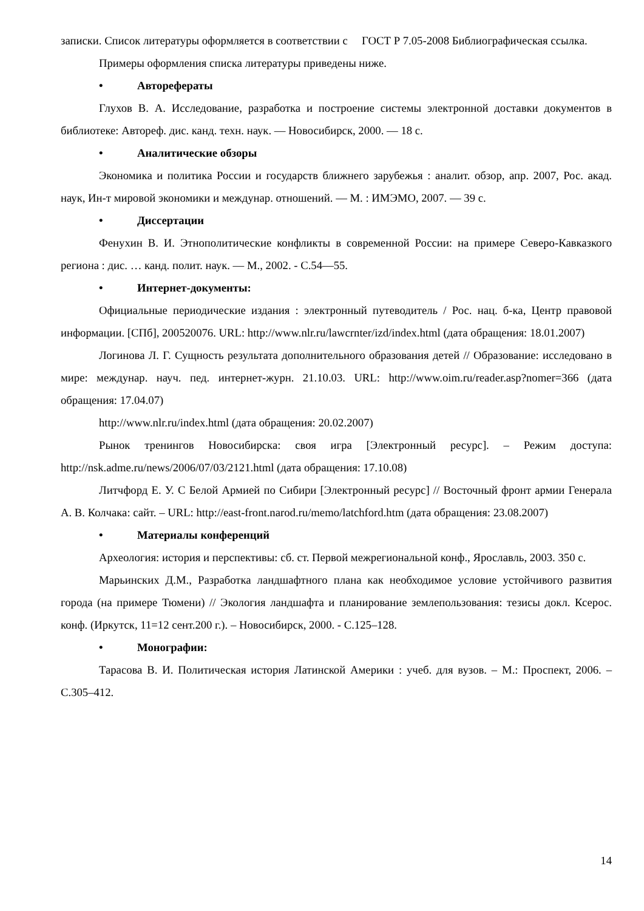записки. Список литературы оформляется в соответствии с ГОСТ Р 7.05-2008 Библиографическая ссылка.
Примеры оформления списка литературы приведены ниже.
• Авторефераты
Глухов В. А. Исследование, разработка и построение системы электронной доставки документов в библиотеке: Автореф. дис. канд. техн. наук. — Новосибирск, 2000. — 18 с.
• Аналитические обзоры
Экономика и политика России и государств ближнего зарубежья : аналит. обзор, апр. 2007, Рос. акад. наук, Ин-т мировой экономики и междунар. отношений. — М. : ИМЭМО, 2007. — 39 с.
• Диссертации
Фенухин В. И. Этнополитические конфликты в современной России: на примере Северо-Кавказкого региона : дис. … канд. полит. наук. — М., 2002. - С.54—55.
• Интернет-документы:
Официальные периодические издания : электронный путеводитель / Рос. нац. б-ка, Центр правовой информации. [СПб], 200520076. URL: http://www.nlr.ru/lawcrnter/izd/index.html (дата обращения: 18.01.2007)
Логинова Л. Г. Сущность результата дополнительного образования детей // Образование: исследовано в мире: междунар. науч. пед. интернет-журн. 21.10.03. URL: http://www.oim.ru/reader.asp?nomer=366 (дата обращения: 17.04.07)
http://www.nlr.ru/index.html (дата обращения: 20.02.2007)
Рынок тренингов Новосибирска: своя игра [Электронный ресурс]. – Режим доступа: http://nsk.adme.ru/news/2006/07/03/2121.html (дата обращения: 17.10.08)
Литчфорд Е. У. С Белой Армией по Сибири [Электронный ресурс] // Восточный фронт армии Генерала А. В. Колчака: сайт. – URL: http://east-front.narod.ru/memo/latchford.htm (дата обращения: 23.08.2007)
• Материалы конференций
Археология: история и перспективы: сб. ст. Первой межрегиональной конф., Ярославль, 2003. 350 с.
Марьинских Д.М., Разработка ландшафтного плана как необходимое условие устойчивого развития города (на примере Тюмени) // Экология ландшафта и планирование землепользования: тезисы докл. Ксерос. конф. (Иркутск, 11=12 сент.200 г.). – Новосибирск, 2000. - С.125–128.
• Монографии:
Тарасова В. И. Политическая история Латинской Америки : учеб. для вузов. – М.: Проспект, 2006. – С.305–412.
14